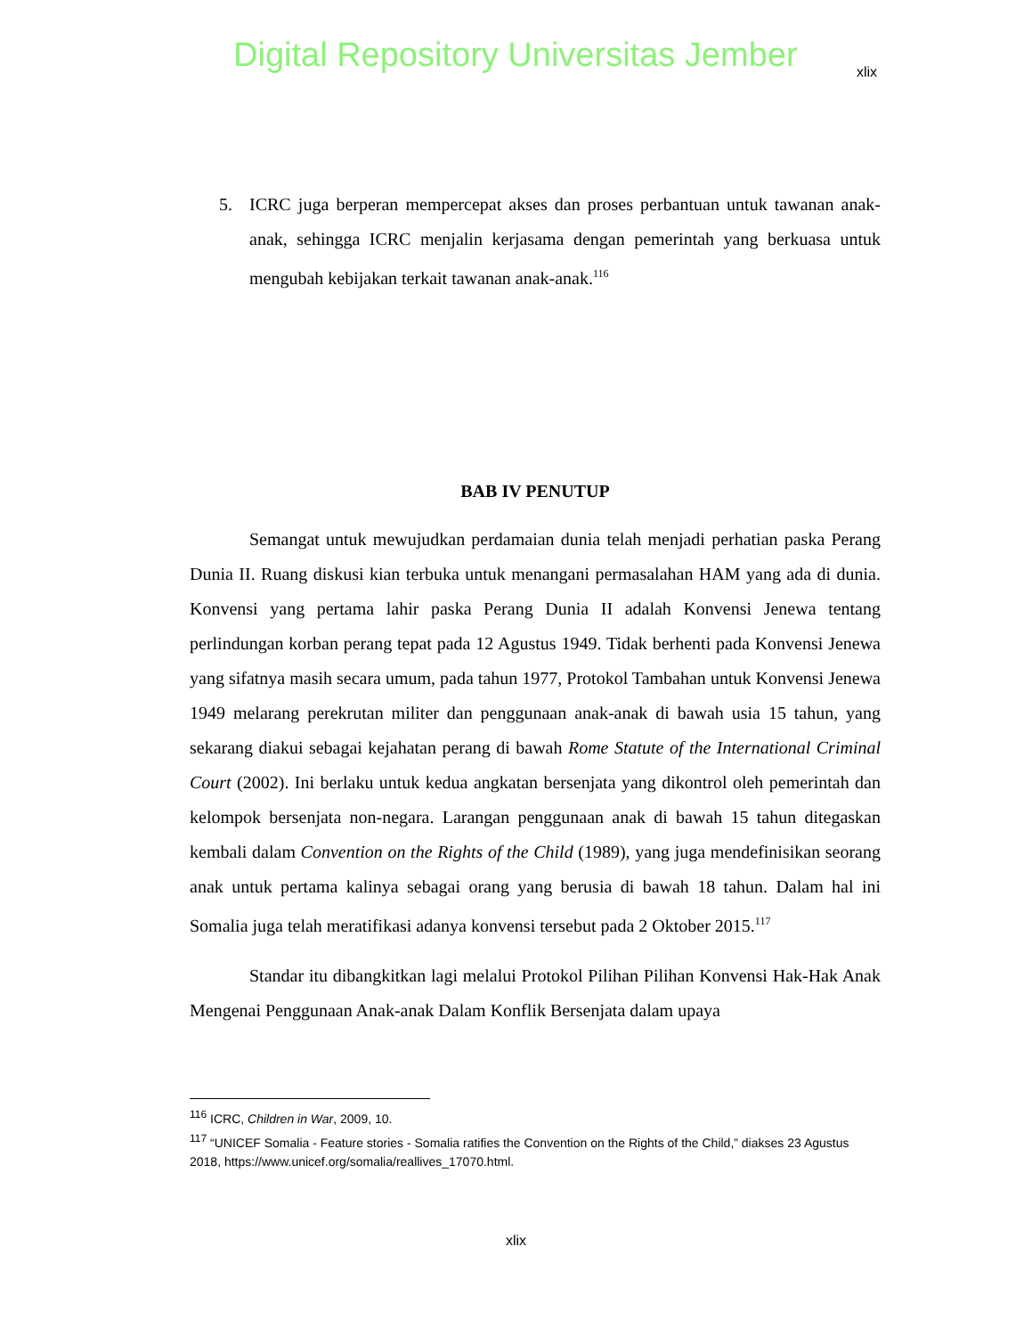Digital Repository Universitas Jember
xlix
5. ICRC juga berperan mempercepat akses dan proses perbantuan untuk tawanan anak-anak, sehingga ICRC menjalin kerjasama dengan pemerintah yang berkuasa untuk mengubah kebijakan terkait tawanan anak-anak.<sup>116</sup>
BAB IV PENUTUP
Semangat untuk mewujudkan perdamaian dunia telah menjadi perhatian paska Perang Dunia II. Ruang diskusi kian terbuka untuk menangani permasalahan HAM yang ada di dunia. Konvensi yang pertama lahir paska Perang Dunia II adalah Konvensi Jenewa tentang perlindungan korban perang tepat pada 12 Agustus 1949. Tidak berhenti pada Konvensi Jenewa yang sifatnya masih secara umum, pada tahun 1977, Protokol Tambahan untuk Konvensi Jenewa 1949 melarang perekrutan militer dan penggunaan anak-anak di bawah usia 15 tahun, yang sekarang diakui sebagai kejahatan perang di bawah Rome Statute of the International Criminal Court (2002). Ini berlaku untuk kedua angkatan bersenjata yang dikontrol oleh pemerintah dan kelompok bersenjata non-negara. Larangan penggunaan anak di bawah 15 tahun ditegaskan kembali dalam Convention on the Rights of the Child (1989), yang juga mendefinisikan seorang anak untuk pertama kalinya sebagai orang yang berusia di bawah 18 tahun. Dalam hal ini Somalia juga telah meratifikasi adanya konvensi tersebut pada 2 Oktober 2015.<sup>117</sup>
Standar itu dibangkitkan lagi melalui Protokol Pilihan Pilihan Konvensi Hak-Hak Anak Mengenai Penggunaan Anak-anak Dalam Konflik Bersenjata dalam upaya
<sup>116</sup> ICRC, Children in War, 2009, 10.
<sup>117</sup> “UNICEF Somalia - Feature stories - Somalia ratifies the Convention on the Rights of the Child,” diakses 23 Agustus 2018, https://www.unicef.org/somalia/reallives_17070.html.
xlix